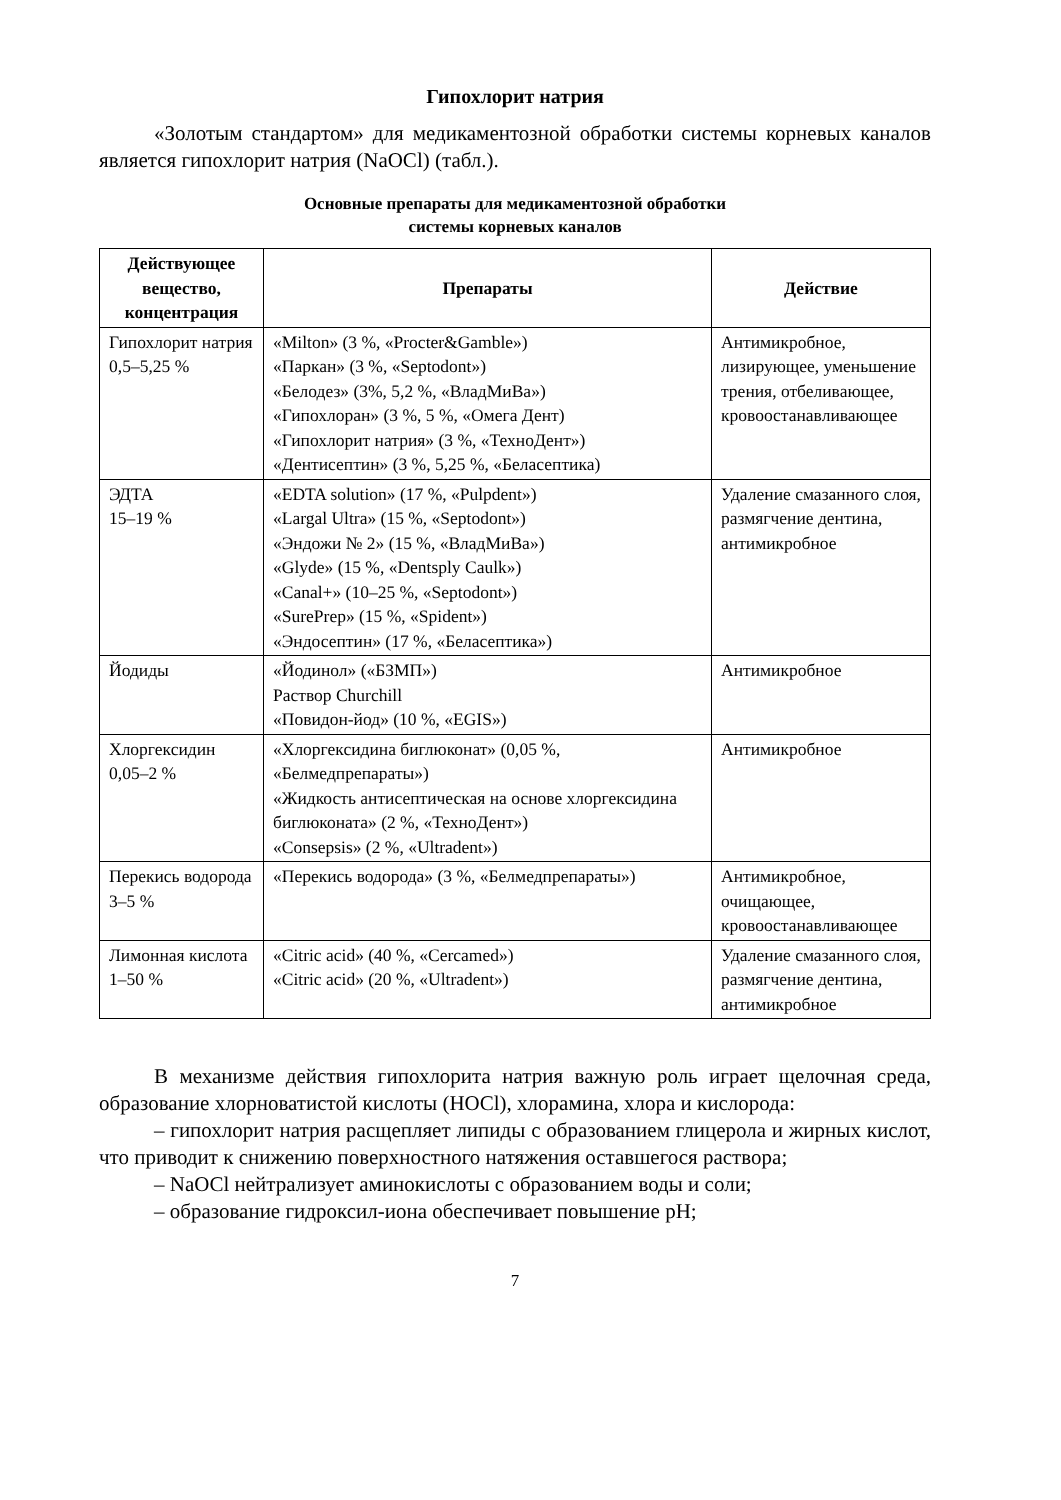Гипохлорит натрия
«Золотым стандартом» для медикаментозной обработки системы корневых каналов является гипохлорит натрия (NaOCl) (табл.).
Основные препараты для медикаментозной обработки
системы корневых каналов
| Действующее вещество, концентрация | Препараты | Действие |
| --- | --- | --- |
| Гипохлорит натрия 0,5–5,25 % | «Milton» (3 %, «Procter&Gamble») «Паркан» (3 %, «Septodont») «Белодез» (3%, 5,2 %, «ВладМиВа») «Гипохлоран» (3 %, 5 %, «Омега Дент) «Гипохлорит натрия» (3 %, «ТехноДент») «Дентисептин» (3 %, 5,25 %, «Беласептика) | Антимикробное, лизирующее, уменьшение трения, отбеливающее, кровоостанавливающее |
| ЭДТА 15–19 % | «EDTA solution» (17 %, «Pulpdent») «Largal Ultra» (15 %, «Septodont») «Эндожи № 2» (15 %, «ВладМиВа») «Glyde» (15 %, «Dentsply Caulk») «Canal+» (10–25 %, «Septodont») «SurePrep» (15 %, «Spident») «Эндосептин» (17 %, «Беласептика») | Удаление смазанного слоя, размягчение дентина, антимикробное |
| Йодиды | «Йодинол» («БЗМП») Раствор Churchill «Повидон-йод» (10 %, «EGIS») | Антимикробное |
| Хлоргексидин 0,05–2 % | «Хлоргексидина биглюконат» (0,05 %, «Белмедпрепараты») «Жидкость антисептическая на основе хлоргексидина биглюконата» (2 %, «ТехноДент») «Consepsis» (2 %, «Ultradent») | Антимикробное |
| Перекись водорода 3–5 % | «Перекись водорода» (3 %, «Белмедпрепараты») | Антимикробное, очищающее, кровоостанавливающее |
| Лимонная кислота 1–50 % | «Citric acid» (40 %, «Cercamed») «Citric acid» (20 %, «Ultradent») | Удаление смазанного слоя, размягчение дентина, антимикробное |
В механизме действия гипохлорита натрия важную роль играет щелочная среда, образование хлорноватистой кислоты (HOCl), хлорамина, хлора и кислорода:
– гипохлорит натрия расщепляет липиды с образованием глицерола и жирных кислот, что приводит к снижению поверхностного натяжения оставшегося раствора;
– NaOCl нейтрализует аминокислоты с образованием воды и соли;
– образование гидроксил-иона обеспечивает повышение pH;
7